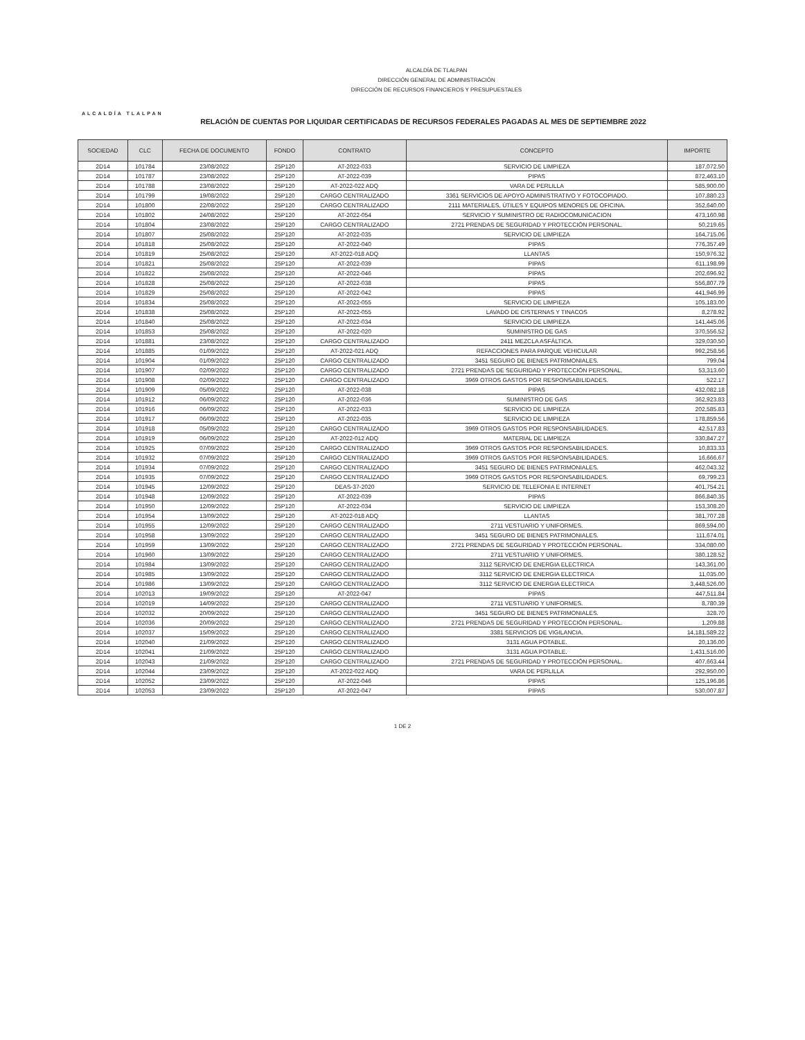ALCALDÍA TLALPAN
ALCALDÍA DE TLALPAN
DIRECCIÓN GENERAL DE ADMINISTRACIÓN
DIRECCIÓN DE RECURSOS FINANCIEROS Y PRESUPUESTALES
RELACIÓN DE CUENTAS POR LIQUIDAR CERTIFICADAS DE RECURSOS FEDERALES PAGADAS AL MES DE SEPTIEMBRE 2022
| SOCIEDAD | CLC | FECHA DE DOCUMENTO | FONDO | CONTRATO | CONCEPTO | IMPORTE |
| --- | --- | --- | --- | --- | --- | --- |
| 2D14 | 101784 | 23/08/2022 | 25P120 | AT-2022-033 | SERVICIO DE LIMPIEZA | 187,072.50 |
| 2D14 | 101787 | 23/08/2022 | 25P120 | AT-2022-039 | PIPAS | 872,463.10 |
| 2D14 | 101788 | 23/08/2022 | 25P120 | AT-2022-022 ADQ | VARA DE PERLILLA | 585,900.00 |
| 2D14 | 101799 | 19/08/2022 | 25P120 | CARGO CENTRALIZADO | 3361 SERVICIOS DE APOYO ADMINISTRATIVO Y FOTOCOPIADO. | 107,880.23 |
| 2D14 | 101800 | 22/08/2022 | 25P120 | CARGO CENTRALIZADO | 2111 MATERIALES, ÚTILES Y EQUIPOS MENORES DE OFICINA. | 352,640.00 |
| 2D14 | 101802 | 24/08/2022 | 25P120 | AT-2022-054 | SERVICIO Y SUMINISTRO DE RADIOCOMUNICACION | 473,160.98 |
| 2D14 | 101804 | 23/08/2022 | 25P120 | CARGO CENTRALIZADO | 2721 PRENDAS DE SEGURIDAD Y PROTECCIÓN PERSONAL. | 50,219.65 |
| 2D14 | 101807 | 25/08/2022 | 25P120 | AT-2022-035 | SERVICIO DE LIMPIEZA | 164,715.06 |
| 2D14 | 101818 | 25/08/2022 | 25P120 | AT-2022-040 | PIPAS | 776,357.49 |
| 2D14 | 101819 | 25/08/2022 | 25P120 | AT-2022-018 ADQ | LLANTAS | 150,976.32 |
| 2D14 | 101821 | 25/08/2022 | 25P120 | AT-2022-039 | PIPAS | 611,198.99 |
| 2D14 | 101822 | 25/08/2022 | 25P120 | AT-2022-046 | PIPAS | 202,696.92 |
| 2D14 | 101828 | 25/08/2022 | 25P120 | AT-2022-038 | PIPAS | 556,807.79 |
| 2D14 | 101829 | 25/08/2022 | 25P120 | AT-2022-042 | PIPAS | 441,946.99 |
| 2D14 | 101834 | 25/08/2022 | 25P120 | AT-2022-055 | SERVICIO DE LIMPIEZA | 105,183.00 |
| 2D14 | 101838 | 25/08/2022 | 25P120 | AT-2022-055 | LAVADO DE CISTERNAS Y TINACOS | 8,278.92 |
| 2D14 | 101840 | 25/08/2022 | 25P120 | AT-2022-034 | SERVICIO DE LIMPIEZA | 141,445.06 |
| 2D14 | 101853 | 25/08/2022 | 25P120 | AT-2022-020 | SUMINISTRO DE GAS | 370,556.52 |
| 2D14 | 101881 | 23/08/2022 | 25P120 | CARGO CENTRALIZADO | 2411 MEZCLA ASFÁLTICA. | 329,030.50 |
| 2D14 | 101885 | 01/09/2022 | 25P120 | AT-2022-021 ADQ | REFACCIONES PARA PARQUE VEHICULAR | 992,258.56 |
| 2D14 | 101904 | 01/09/2022 | 25P120 | CARGO CENTRALIZADO | 3451 SEGURO DE BIENES PATRIMONIALES. | 799.04 |
| 2D14 | 101907 | 02/09/2022 | 25P120 | CARGO CENTRALIZADO | 2721 PRENDAS DE SEGURIDAD Y PROTECCIÓN PERSONAL. | 53,313.60 |
| 2D14 | 101908 | 02/09/2022 | 25P120 | CARGO CENTRALIZADO | 3969 OTROS GASTOS POR RESPONSABILIDADES. | 522.17 |
| 2D14 | 101909 | 05/09/2022 | 25P120 | AT-2022-038 | PIPAS | 432,082.18 |
| 2D14 | 101912 | 06/09/2022 | 25P120 | AT-2022-036 | SUMINISTRO DE GAS | 362,923.83 |
| 2D14 | 101916 | 06/09/2022 | 25P120 | AT-2022-033 | SERVICIO DE LIMPIEZA | 202,585.83 |
| 2D14 | 101917 | 06/09/2022 | 25P120 | AT-2022-035 | SERVICIO DE LIMPIEZA | 178,859.56 |
| 2D14 | 101918 | 05/09/2022 | 25P120 | CARGO CENTRALIZADO | 3969 OTROS GASTOS POR RESPONSABILIDADES. | 42,517.83 |
| 2D14 | 101919 | 06/09/2022 | 25P120 | AT-2022-012 ADQ | MATERIAL DE LIMPIEZA | 330,847.27 |
| 2D14 | 101925 | 07/09/2022 | 25P120 | CARGO CENTRALIZADO | 3969 OTROS GASTOS POR RESPONSABILIDADES. | 10,833.33 |
| 2D14 | 101932 | 07/09/2022 | 25P120 | CARGO CENTRALIZADO | 3969 OTROS GASTOS POR RESPONSABILIDADES. | 16,666.67 |
| 2D14 | 101934 | 07/09/2022 | 25P120 | CARGO CENTRALIZADO | 3451 SEGURO DE BIENES PATRIMONIALES. | 462,043.32 |
| 2D14 | 101935 | 07/09/2022 | 25P120 | CARGO CENTRALIZADO | 3969 OTROS GASTOS POR RESPONSABILIDADES. | 69,799.23 |
| 2D14 | 101945 | 12/09/2022 | 25P120 | DEAS-37-2020 | SERVICIO DE TELEFONIA E INTERNET | 401,754.21 |
| 2D14 | 101948 | 12/09/2022 | 25P120 | AT-2022-039 | PIPAS | 866,840.35 |
| 2D14 | 101950 | 12/09/2022 | 25P120 | AT-2022-034 | SERVICIO DE LIMPIEZA | 153,308.20 |
| 2D14 | 101954 | 13/09/2022 | 25P120 | AT-2022-018 ADQ | LLANTAS | 381,707.28 |
| 2D14 | 101955 | 12/09/2022 | 25P120 | CARGO CENTRALIZADO | 2711 VESTUARIO Y UNIFORMES. | 869,594.00 |
| 2D14 | 101958 | 13/09/2022 | 25P120 | CARGO CENTRALIZADO | 3451 SEGURO DE BIENES PATRIMONIALES. | 111,674.01 |
| 2D14 | 101959 | 13/09/2022 | 25P120 | CARGO CENTRALIZADO | 2721 PRENDAS DE SEGURIDAD Y PROTECCIÓN PERSONAL. | 334,080.00 |
| 2D14 | 101960 | 13/09/2022 | 25P120 | CARGO CENTRALIZADO | 2711 VESTUARIO Y UNIFORMES. | 380,128.52 |
| 2D14 | 101984 | 13/09/2022 | 25P120 | CARGO CENTRALIZADO | 3112 SERVICIO DE ENERGIA ELECTRICA | 143,361.00 |
| 2D14 | 101985 | 13/09/2022 | 25P120 | CARGO CENTRALIZADO | 3112 SERVICIO DE ENERGIA ELECTRICA | 11,035.00 |
| 2D14 | 101986 | 13/09/2022 | 25P120 | CARGO CENTRALIZADO | 3112 SERVICIO DE ENERGIA ELECTRICA | 3,448,526.00 |
| 2D14 | 102013 | 19/09/2022 | 25P120 | AT-2022-047 | PIPAS | 447,511.84 |
| 2D14 | 102019 | 14/09/2022 | 25P120 | CARGO CENTRALIZADO | 2711 VESTUARIO Y UNIFORMES. | 8,780.39 |
| 2D14 | 102032 | 20/09/2022 | 25P120 | CARGO CENTRALIZADO | 3451 SEGURO DE BIENES PATRIMONIALES. | 328.70 |
| 2D14 | 102036 | 20/09/2022 | 25P120 | CARGO CENTRALIZADO | 2721 PRENDAS DE SEGURIDAD Y PROTECCIÓN PERSONAL. | 1,209.88 |
| 2D14 | 102037 | 15/09/2022 | 25P120 | CARGO CENTRALIZADO | 3381 SERVICIOS DE VIGILANCIA. | 14,181,589.22 |
| 2D14 | 102040 | 21/09/2022 | 25P120 | CARGO CENTRALIZADO | 3131 AGUA POTABLE. | 20,136.00 |
| 2D14 | 102041 | 21/09/2022 | 25P120 | CARGO CENTRALIZADO | 3131 AGUA POTABLE. | 1,431,516.00 |
| 2D14 | 102043 | 21/09/2022 | 25P120 | CARGO CENTRALIZADO | 2721 PRENDAS DE SEGURIDAD Y PROTECCIÓN PERSONAL. | 407,663.44 |
| 2D14 | 102044 | 23/09/2022 | 25P120 | AT-2022-022 ADQ | VARA DE PERLILLA | 292,950.00 |
| 2D14 | 102052 | 23/09/2022 | 25P120 | AT-2022-046 | PIPAS | 125,196.86 |
| 2D14 | 102053 | 23/09/2022 | 25P120 | AT-2022-047 | PIPAS | 530,007.87 |
1 DE 2